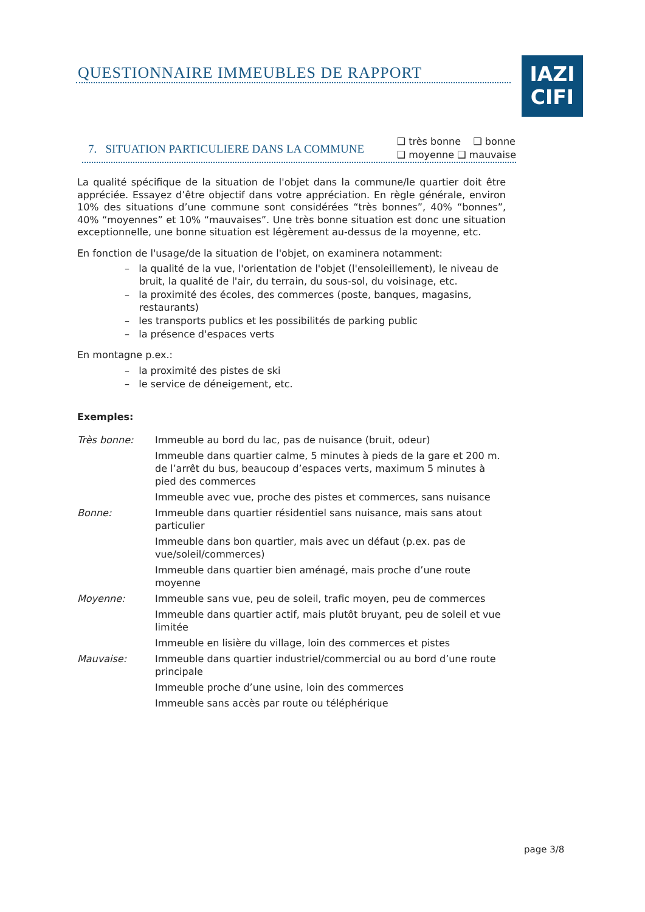QUESTIONNAIRE IMMEUBLES DE RAPPORT
IAZI
CIFI
7. SITUATION PARTICULIERE DANS LA COMMUNE
❑ très bonne ❑ bonne
❑ moyenne ❑ mauvaise
La qualité spécifique de la situation de l'objet dans la commune/le quartier doit être appréciée. Essayez d’être objectif dans votre appréciation. En règle générale, environ 10% des situations d’une commune sont considérées “très bonnes”, 40% “bonnes”, 40% “moyennes” et 10% “mauvaises”. Une très bonne situation est donc une situation exceptionnelle, une bonne situation est légèrement au-dessus de la moyenne, etc.
En fonction de l'usage/de la situation de l'objet, on examinera notamment:
– la qualité de la vue, l'orientation de l'objet (l'ensoleillement), le niveau de bruit, la qualité de l'air, du terrain, du sous-sol, du voisinage, etc.
– la proximité des écoles, des commerces (poste, banques, magasins, restaurants)
– les transports publics et les possibilités de parking public
– la présence d'espaces verts
En montagne p.ex.:
– la proximité des pistes de ski
– le service de déneigement, etc.
Exemples:
| Très bonne: | Immeuble au bord du lac, pas de nuisance (bruit, odeur) |
| | Immeuble dans quartier calme, 5 minutes à pieds de la gare et 200 m. de l’arrêt du bus, beaucoup d’espaces verts, maximum 5 minutes à pied des commerces |
| | Immeuble avec vue, proche des pistes et commerces, sans nuisance |
| Bonne: | Immeuble dans quartier résidentiel sans nuisance, mais sans atout particulier |
| | Immeuble dans bon quartier, mais avec un défaut (p.ex. pas de vue/soleil/commerces) |
| | Immeuble dans quartier bien aménagé, mais proche d’une route moyenne |
| Moyenne: | Immeuble sans vue, peu de soleil, trafic moyen, peu de commerces |
| | Immeuble dans quartier actif, mais plutôt bruyant, peu de soleil et vue limitée |
| | Immeuble en lisière du village, loin des commerces et pistes |
| Mauvaise: | Immeuble dans quartier industriel/commercial ou au bord d’une route principale |
| | Immeuble proche d’une usine, loin des commerces |
| | Immeuble sans accès par route ou téléphérique |
page 3/8